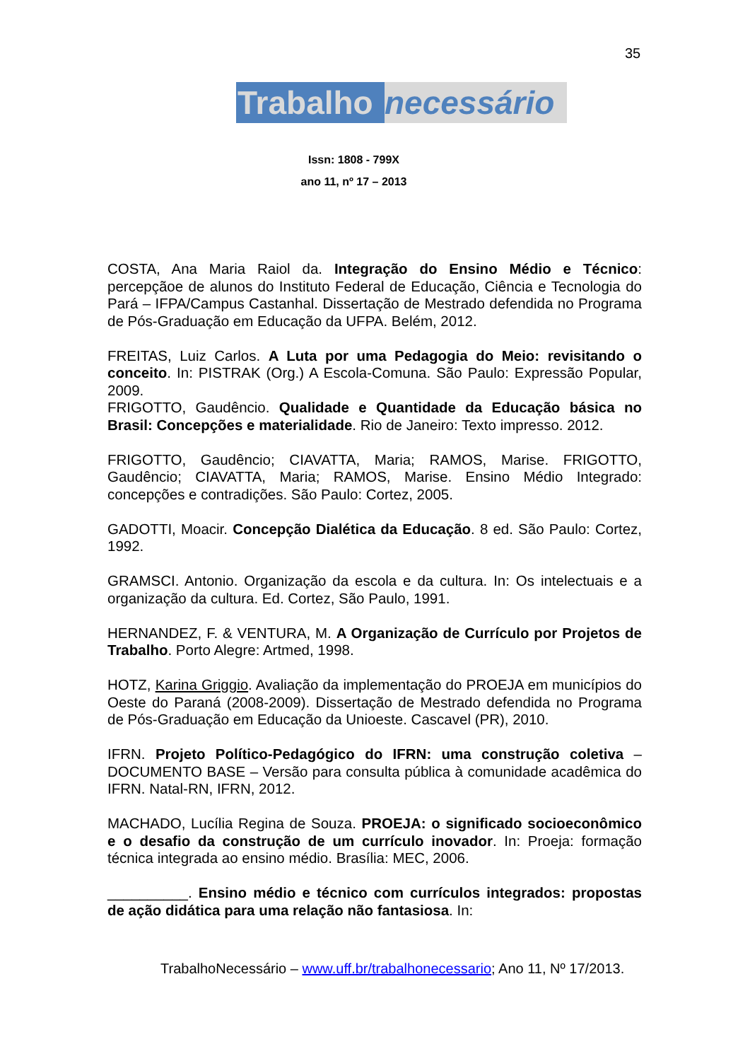35
Trabalho necessário
Issn: 1808 - 799X
ano 11, nº 17 – 2013
COSTA, Ana Maria Raiol da. Integração do Ensino Médio e Técnico: percepçãoe de alunos do Instituto Federal de Educação, Ciência e Tecnologia do Pará – IFPA/Campus Castanhal. Dissertação de Mestrado defendida no Programa de Pós-Graduação em Educação da UFPA. Belém, 2012.
FREITAS, Luiz Carlos. A Luta por uma Pedagogia do Meio: revisitando o conceito. In: PISTRAK (Org.) A Escola-Comuna. São Paulo: Expressão Popular, 2009.
FRIGOTTO, Gaudêncio. Qualidade e Quantidade da Educação básica no Brasil: Concepções e materialidade. Rio de Janeiro: Texto impresso. 2012.
FRIGOTTO, Gaudêncio; CIAVATTA, Maria; RAMOS, Marise. FRIGOTTO, Gaudêncio; CIAVATTA, Maria; RAMOS, Marise. Ensino Médio Integrado: concepções e contradições. São Paulo: Cortez, 2005.
GADOTTI, Moacir. Concepção Dialética da Educação. 8 ed. São Paulo: Cortez, 1992.
GRAMSCI. Antonio. Organização da escola e da cultura. In: Os intelectuais e a organização da cultura. Ed. Cortez, São Paulo, 1991.
HERNANDEZ, F. & VENTURA, M. A Organização de Currículo por Projetos de Trabalho. Porto Alegre: Artmed, 1998.
HOTZ, Karina Griggio. Avaliação da implementação do PROEJA em municípios do Oeste do Paraná (2008-2009). Dissertação de Mestrado defendida no Programa de Pós-Graduação em Educação da Unioeste. Cascavel (PR), 2010.
IFRN. Projeto Político-Pedagógico do IFRN: uma construção coletiva – DOCUMENTO BASE – Versão para consulta pública à comunidade acadêmica do IFRN. Natal-RN, IFRN, 2012.
MACHADO, Lucília Regina de Souza. PROEJA: o significado socioeconômico e o desafio da construção de um currículo inovador. In: Proeja: formação técnica integrada ao ensino médio. Brasília: MEC, 2006.
__________. Ensino médio e técnico com currículos integrados: propostas de ação didática para uma relação não fantasiosa. In:
TrabalhoNecessário – www.uff.br/trabalhonecessario; Ano 11, Nº 17/2013.